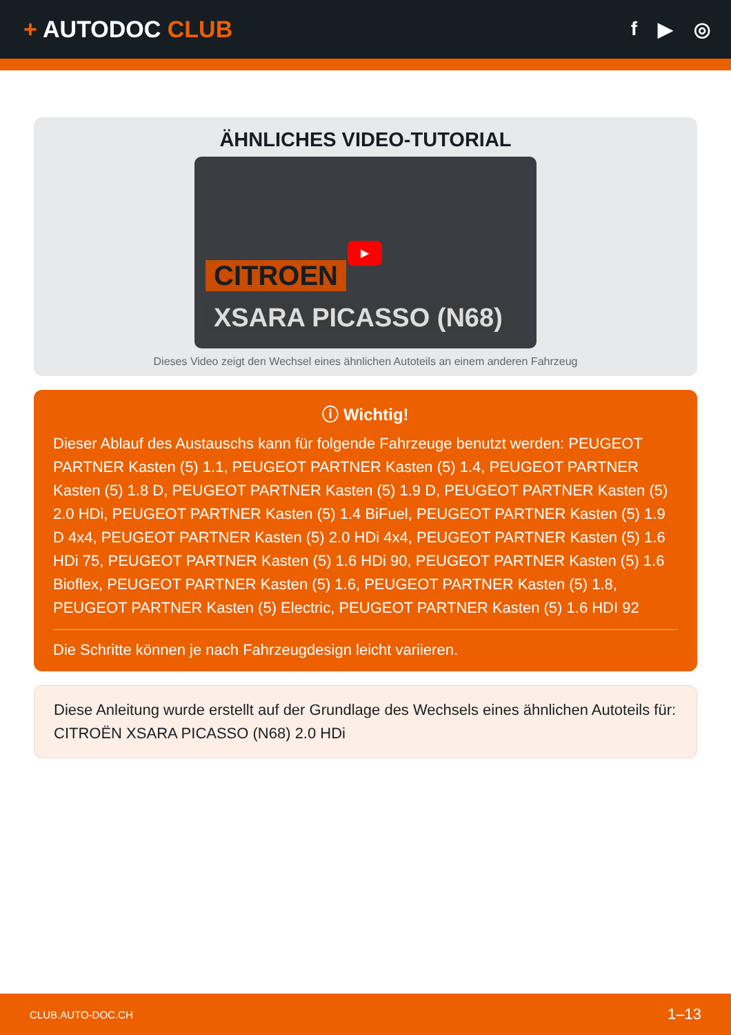+ AUTODOC CLUB
f ▶ ◎
ÄHNLICHES VIDEO-TUTORIAL
▶
CITROEN
XSARA PICASSO (N68)
Dieses Video zeigt den Wechsel eines ähnlichen Autoteils an einem anderen Fahrzeug
ⓘ Wichtig!
Dieser Ablauf des Austauschs kann für folgende Fahrzeuge benutzt werden: PEUGEOT PARTNER Kasten (5) 1.1, PEUGEOT PARTNER Kasten (5) 1.4, PEUGEOT PARTNER Kasten (5) 1.8 D, PEUGEOT PARTNER Kasten (5) 1.9 D, PEUGEOT PARTNER Kasten (5) 2.0 HDi, PEUGEOT PARTNER Kasten (5) 1.4 BiFuel, PEUGEOT PARTNER Kasten (5) 1.9 D 4x4, PEUGEOT PARTNER Kasten (5) 2.0 HDi 4x4, PEUGEOT PARTNER Kasten (5) 1.6 HDi 75, PEUGEOT PARTNER Kasten (5) 1.6 HDi 90, PEUGEOT PARTNER Kasten (5) 1.6 Bioflex, PEUGEOT PARTNER Kasten (5) 1.6, PEUGEOT PARTNER Kasten (5) 1.8, PEUGEOT PARTNER Kasten (5) Electric, PEUGEOT PARTNER Kasten (5) 1.6 HDI 92
Die Schritte können je nach Fahrzeugdesign leicht variieren.
Diese Anleitung wurde erstellt auf der Grundlage des Wechsels eines ähnlichen Autoteils für: CITROËN XSARA PICASSO (N68) 2.0 HDi
CLUB.AUTO-DOC.CH 1–13